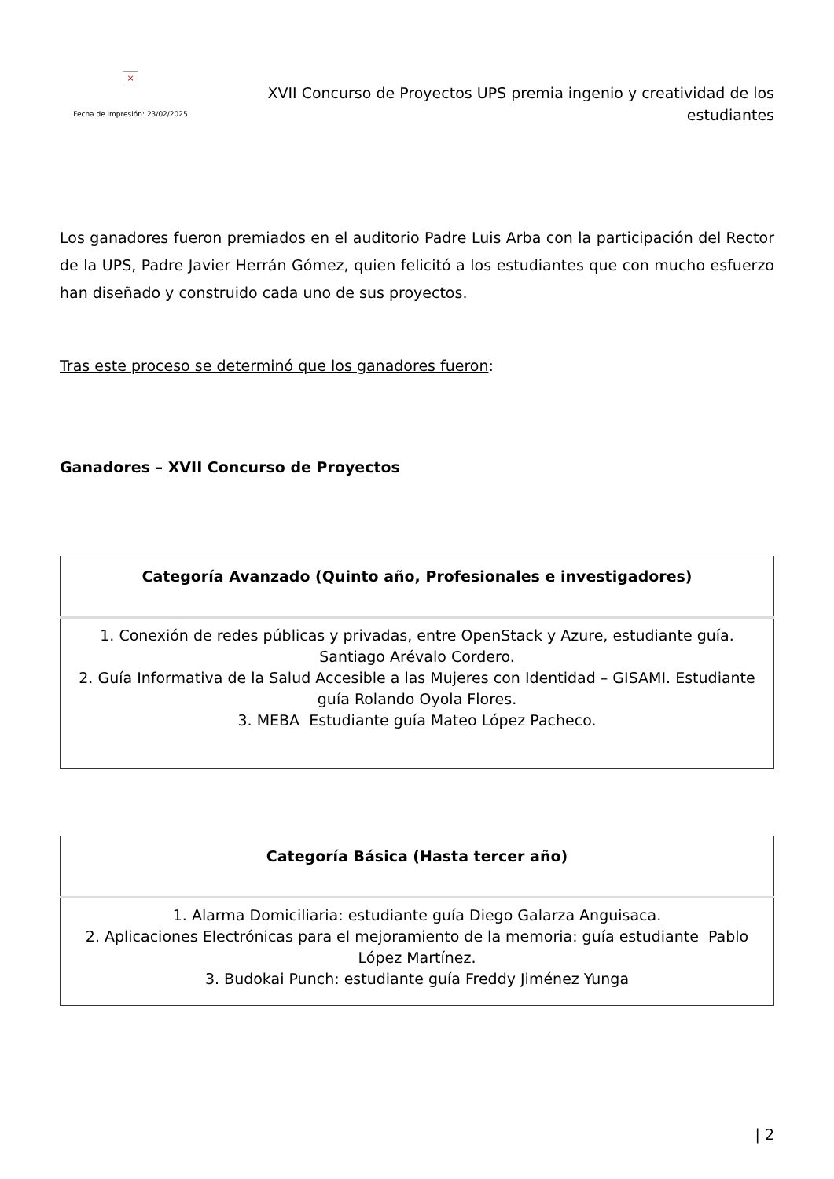×
Fecha de impresión: 23/02/2025
XVII Concurso de Proyectos UPS premia ingenio y creatividad de los estudiantes
Los ganadores fueron premiados en el auditorio Padre Luis Arba con la participación del Rector de la UPS, Padre Javier Herrán Gómez, quien felicitó a los estudiantes que con mucho esfuerzo han diseñado y construido cada uno de sus proyectos.
Tras este proceso se determinó que los ganadores fueron:
Ganadores – XVII Concurso de Proyectos
| Categoría Avanzado (Quinto año, Profesionales e investigadores) |
| --- |
| 1. Conexión de redes públicas y privadas, entre OpenStack y Azure, estudiante guía. Santiago Arévalo Cordero. 2. Guía Informativa de la Salud Accesible a las Mujeres con Identidad – GISAMI. Estudiante guía Rolando Oyola Flores. 3. MEBA Estudiante guía Mateo López Pacheco. |
| Categoría Básica (Hasta tercer año) |
| --- |
| 1. Alarma Domiciliaria: estudiante guía Diego Galarza Anguisaca. 2. Aplicaciones Electrónicas para el mejoramiento de la memoria: guía estudiante Pablo López Martínez. 3. Budokai Punch: estudiante guía Freddy Jiménez Yunga |
| 2